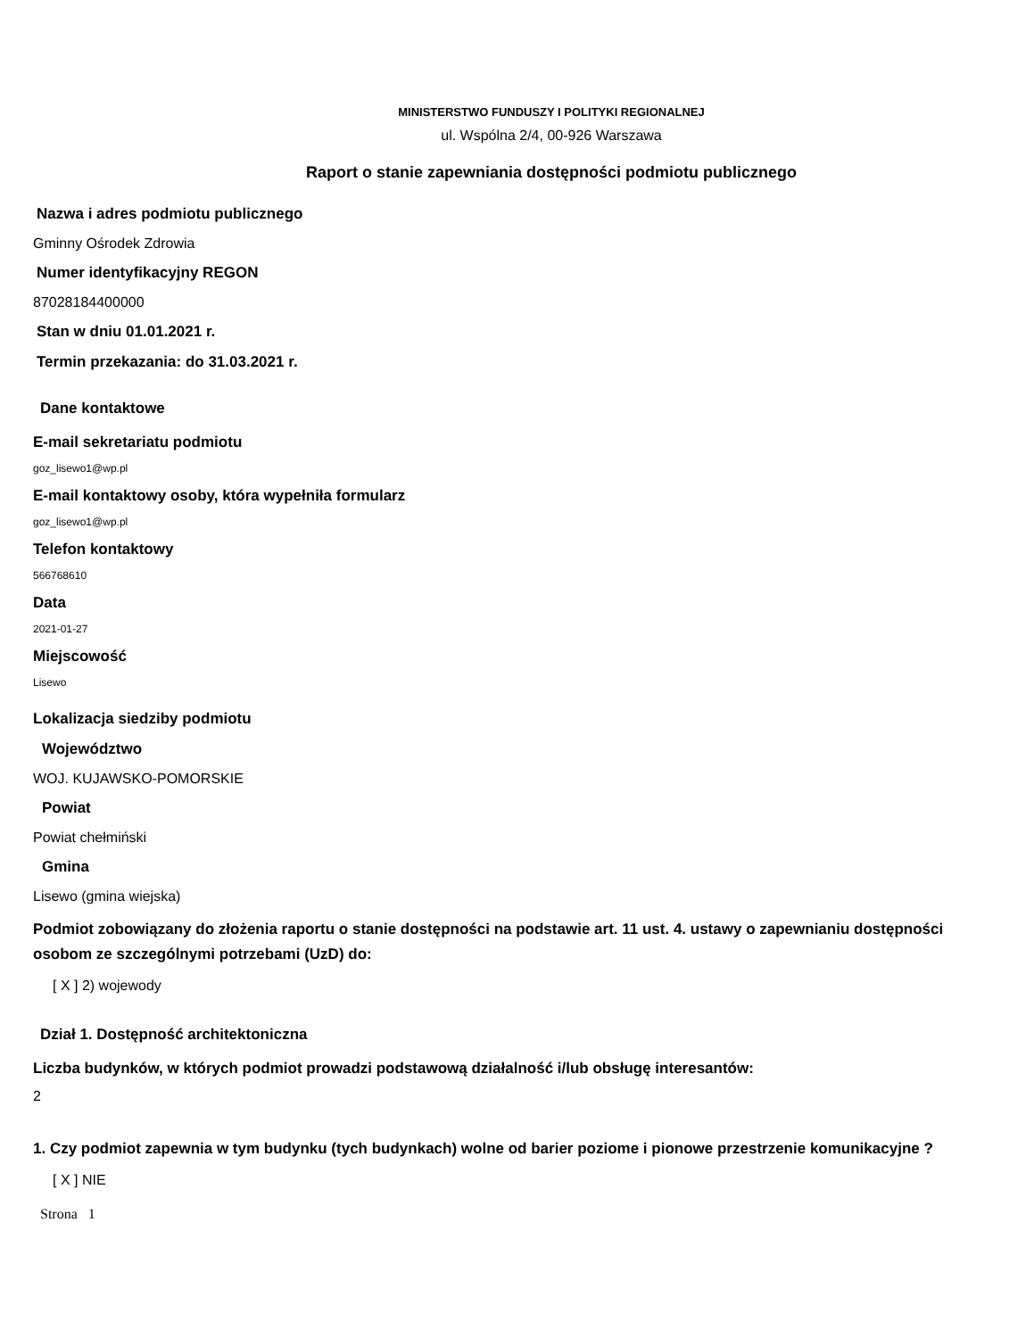MINISTERSTWO FUNDUSZY I POLITYKI REGIONALNEJ
ul. Wspólna 2/4, 00-926 Warszawa
Raport o stanie zapewniania dostępności podmiotu publicznego
Nazwa i adres podmiotu publicznego
Gminny Ośrodek Zdrowia
Numer identyfikacyjny REGON
87028184400000
Stan w dniu 01.01.2021 r.
Termin przekazania: do 31.03.2021 r.
Dane kontaktowe
E-mail sekretariatu podmiotu
goz_lisewo1@wp.pl
E-mail kontaktowy osoby, która wypełniła formularz
goz_lisewo1@wp.pl
Telefon kontaktowy
566768610
Data
2021-01-27
Miejscowość
Lisewo
Lokalizacja siedziby podmiotu
Województwo
WOJ. KUJAWSKO-POMORSKIE
Powiat
Powiat chełmiński
Gmina
Lisewo (gmina wiejska)
Podmiot zobowiązany do złożenia raportu o stanie dostępności na podstawie art. 11 ust. 4. ustawy o zapewnianiu dostępności osobom ze szczególnymi potrzebami (UzD) do:
[ X ] 2) wojewody
Dział 1. Dostępność architektoniczna
Liczba budynków, w których podmiot prowadzi podstawową działalność i/lub obsługę interesantów:
2
1. Czy podmiot zapewnia w tym budynku (tych budynkach) wolne od barier poziome i pionowe przestrzenie komunikacyjne ?
[ X ] NIE
Strona 1